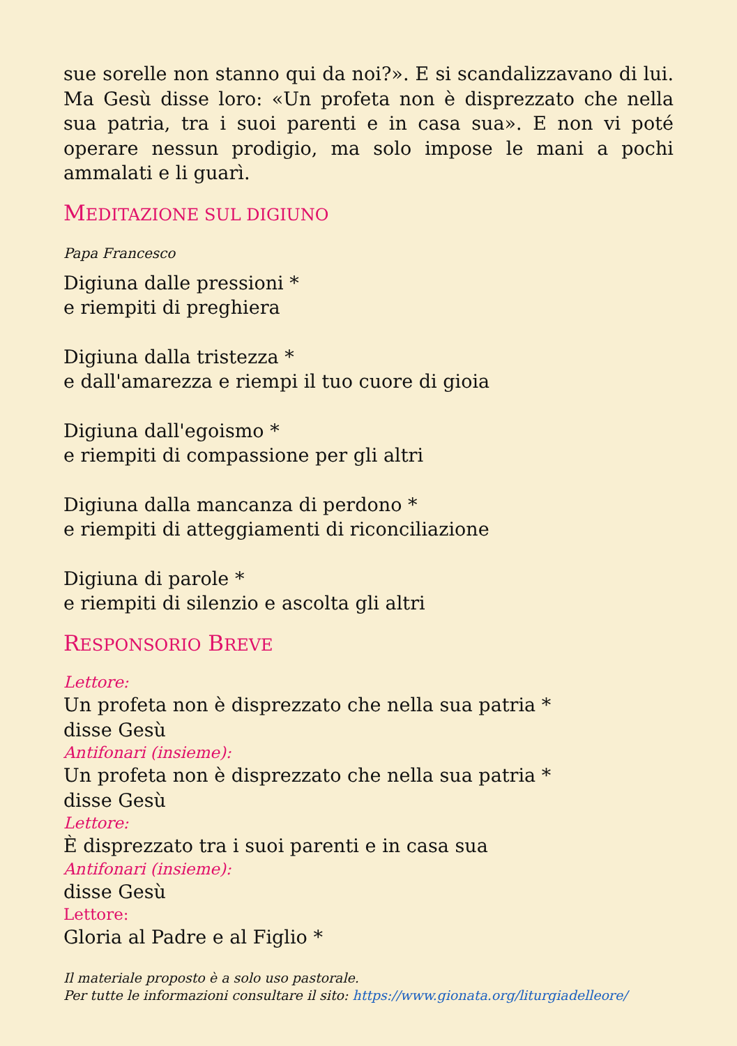sue sorelle non stanno qui da noi?». E si scandalizzavano di lui. Ma Gesù disse loro: «Un profeta non è disprezzato che nella sua patria, tra i suoi parenti e in casa sua». E non vi poté operare nessun prodigio, ma solo impose le mani a pochi ammalati e li guarì.
MEDITAZIONE SUL DIGIUNO
Papa Francesco
Digiuna dalle pressioni *
e riempiti di preghiera
Digiuna dalla tristezza *
e dall'amarezza e riempi il tuo cuore di gioia
Digiuna dall'egoismo *
e riempiti di compassione per gli altri
Digiuna dalla mancanza di perdono *
e riempiti di atteggiamenti di riconciliazione
Digiuna di parole *
e riempiti di silenzio e ascolta gli altri
RESPONSORIO BREVE
Lettore:
Un profeta non è disprezzato che nella sua patria *
disse Gesù
Antifonari (insieme):
Un profeta non è disprezzato che nella sua patria *
disse Gesù
Lettore:
È disprezzato tra i suoi parenti e in casa sua
Antifonari (insieme):
disse Gesù
Lettore:
Gloria al Padre e al Figlio *
Il materiale proposto è a solo uso pastorale.
Per tutte le informazioni consultare il sito: https://www.gionata.org/liturgiadelleore/